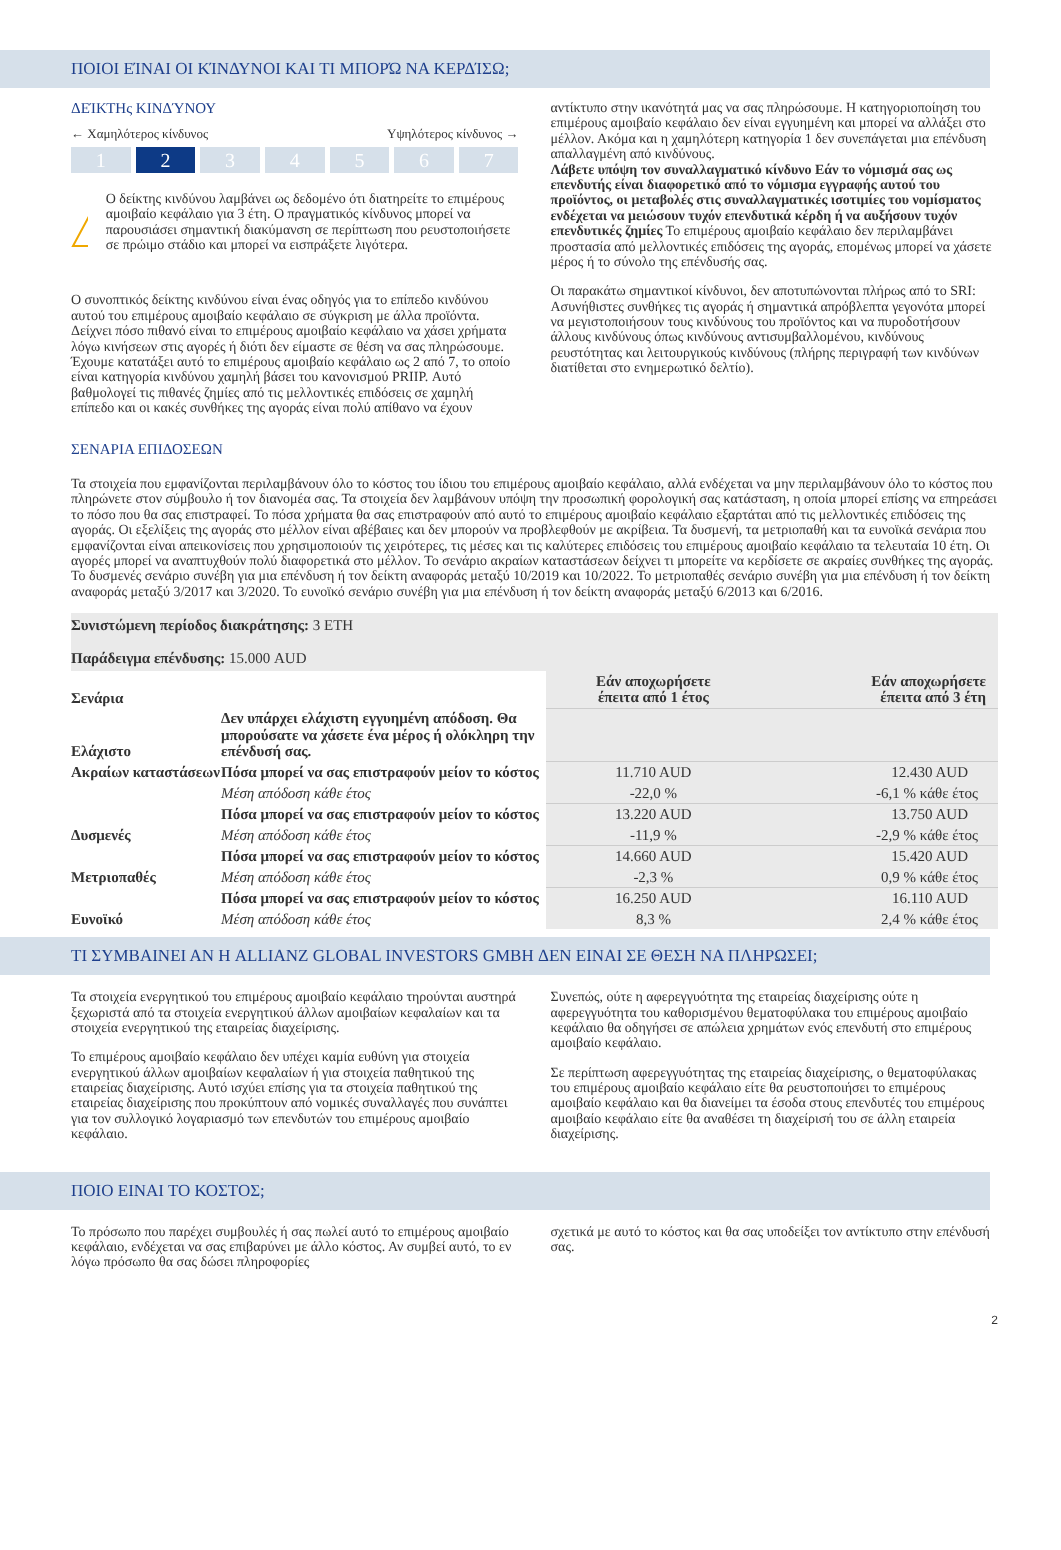ΠΟΙΟΙ ΕΊΝΑΙ ΟΙ ΚΊΝΔΥΝΟΙ ΚΑΙ ΤΙ ΜΠΟΡΏ ΝΑ ΚΕΡΔΊΣΩ;
ΔΕΊΚΤΗς ΚΙΝΔΎΝΟΥ
← Χαμηλότερος κίνδυνος Υψηλότερος κίνδυνος →
1 2 3 4 5 6 7
Ο δείκτης κινδύνου λαμβάνει ως δεδομένο ότι διατηρείτε το επιμέρους αμοιβαίο κεφάλαιο για 3 έτη. Ο πραγματικός κίνδυνος μπορεί να παρουσιάσει σημαντική διακύμανση σε περίπτωση που ρευστοποιήσετε σε πρώιμο στάδιο και μπορεί να εισπράξετε λιγότερα.
Ο συνοπτικός δείκτης κινδύνου είναι ένας οδηγός για το επίπεδο κινδύνου αυτού του επιμέρους αμοιβαίο κεφάλαιο σε σύγκριση με άλλα προϊόντα. Δείχνει πόσο πιθανό είναι το επιμέρους αμοιβαίο κεφάλαιο να χάσει χρήματα λόγω κινήσεων στις αγορές ή διότι δεν είμαστε σε θέση να σας πληρώσουμε. Έχουμε κατατάξει αυτό το επιμέρους αμοιβαίο κεφάλαιο ως 2 από 7, το οποίο είναι κατηγορία κινδύνου χαμηλή βάσει του κανονισμού PRIIP. Αυτό βαθμολογεί τις πιθανές ζημίες από τις μελλοντικές επιδόσεις σε χαμηλή επίπεδο και οι κακές συνθήκες της αγοράς είναι πολύ απίθανο να έχουν
αντίκτυπο στην ικανότητά μας να σας πληρώσουμε. Η κατηγοριοποίηση του επιμέρους αμοιβαίο κεφάλαιο δεν είναι εγγυημένη και μπορεί να αλλάξει στο μέλλον. Ακόμα και η χαμηλότερη κατηγορία 1 δεν συνεπάγεται μια επένδυση απαλλαγμένη από κινδύνους.
Λάβετε υπόψη τον συναλλαγματικό κίνδυνο Εάν το νόμισμά σας ως επενδυτής είναι διαφορετικό από το νόμισμα εγγραφής αυτού του προϊόντος, οι μεταβολές στις συναλλαγματικές ισοτιμίες του νομίσματος ενδέχεται να μειώσουν τυχόν επενδυτικά κέρδη ή να αυξήσουν τυχόν επενδυτικές ζημίες Το επιμέρους αμοιβαίο κεφάλαιο δεν περιλαμβάνει προστασία από μελλοντικές επιδόσεις της αγοράς, επομένως μπορεί να χάσετε μέρος ή το σύνολο της επένδυσής σας.
Οι παρακάτω σημαντικοί κίνδυνοι, δεν αποτυπώνονται πλήρως από το SRI:
Ασυνήθιστες συνθήκες τις αγοράς ή σημαντικά απρόβλεπτα γεγονότα μπορεί να μεγιστοποιήσουν τους κινδύνους του προϊόντος και να πυροδοτήσουν άλλους κινδύνους όπως κινδύνους αντισυμβαλλομένου, κινδύνους ρευστότητας και λειτουργικούς κινδύνους (πλήρης περιγραφή των κινδύνων διατίθεται στο ενημερωτικό δελτίο).
ΣΕΝΑΡΙΑ ΕΠΙΔΟΣΕΩΝ
Τα στοιχεία που εμφανίζονται περιλαμβάνουν όλο το κόστος του ίδιου του επιμέρους αμοιβαίο κεφάλαιο, αλλά ενδέχεται να μην περιλαμβάνουν όλο το κόστος που πληρώνετε στον σύμβουλο ή τον διανομέα σας. Τα στοιχεία δεν λαμβάνουν υπόψη την προσωπική φορολογική σας κατάσταση, η οποία μπορεί επίσης να επηρεάσει το πόσο που θα σας επιστραφεί. Το πόσα χρήματα θα σας επιστραφούν από αυτό το επιμέρους αμοιβαίο κεφάλαιο εξαρτάται από τις μελλοντικές επιδόσεις της αγοράς. Οι εξελίξεις της αγοράς στο μέλλον είναι αβέβαιες και δεν μπορούν να προβλεφθούν με ακρίβεια. Τα δυσμενή, τα μετριοπαθή και τα ευνοϊκά σενάρια που εμφανίζονται είναι απεικονίσεις που χρησιμοποιούν τις χειρότερες, τις μέσες και τις καλύτερες επιδόσεις του επιμέρους αμοιβαίο κεφάλαιο τα τελευταία 10 έτη. Οι αγορές μπορεί να αναπτυχθούν πολύ διαφορετικά στο μέλλον. Το σενάριο ακραίων καταστάσεων δείχνει τι μπορείτε να κερδίσετε σε ακραίες συνθήκες της αγοράς. Το δυσμενές σενάριο συνέβη για μια επένδυση ή τον δείκτη αναφοράς μεταξύ 10/2019 και 10/2022. Το μετριοπαθές σενάριο συνέβη για μια επένδυση ή τον δείκτη αναφοράς μεταξύ 3/2017 και 3/2020. Το ευνοϊκό σενάριο συνέβη για μια επένδυση ή τον δείκτη αναφοράς μεταξύ 6/2013 και 6/2016.
| Συνιστώμενη περίοδος διακράτησης: 3 ΕΤΗ Παράδειγμα επένδυσης: 15.000 AUD | | | |
| Σενάρια | | Εάν αποχωρήσετε έπειτα από 1 έτος | Εάν αποχωρήσετε έπειτα από 3 έτη |
| Ελάχιστο | Δεν υπάρχει ελάχιστη εγγυημένη απόδοση. Θα μπορούσατε να χάσετε ένα μέρος ή ολόκληρη την επένδυσή σας. | | |
| Ακραίων καταστάσεων | Πόσα μπορεί να σας επιστραφούν μείον το κόστος | 11.710 AUD | 12.430 AUD |
| | Μέση απόδοση κάθε έτος | -22,0 % | -6,1 % κάθε έτος |
| Δυσμενές | Πόσα μπορεί να σας επιστραφούν μείον το κόστος | 13.220 AUD | 13.750 AUD |
| | Μέση απόδοση κάθε έτος | -11,9 % | -2,9 % κάθε έτος |
| Μετριοπαθές | Πόσα μπορεί να σας επιστραφούν μείον το κόστος | 14.660 AUD | 15.420 AUD |
| | Μέση απόδοση κάθε έτος | -2,3 % | 0,9 % κάθε έτος |
| Ευνοϊκό | Πόσα μπορεί να σας επιστραφούν μείον το κόστος | 16.250 AUD | 16.110 AUD |
| | Μέση απόδοση κάθε έτος | 8,3 % | 2,4 % κάθε έτος |
ΤΙ ΣΥΜΒΑΙΝΕΙ ΑΝ Η ALLIANZ GLOBAL INVESTORS GMBH ΔΕΝ ΕΙΝΑΙ ΣΕ ΘΕΣΗ ΝΑ ΠΛΗΡΩΣΕΙ;
Τα στοιχεία ενεργητικού του επιμέρους αμοιβαίο κεφάλαιο τηρούνται αυστηρά ξεχωριστά από τα στοιχεία ενεργητικού άλλων αμοιβαίων κεφαλαίων και τα στοιχεία ενεργητικού της εταιρείας διαχείρισης.
Το επιμέρους αμοιβαίο κεφάλαιο δεν υπέχει καμία ευθύνη για στοιχεία ενεργητικού άλλων αμοιβαίων κεφαλαίων ή για στοιχεία παθητικού της εταιρείας διαχείρισης. Αυτό ισχύει επίσης για τα στοιχεία παθητικού της εταιρείας διαχείρισης που προκύπτουν από νομικές συναλλαγές που συνάπτει για τον συλλογικό λογαριασμό των επενδυτών του επιμέρους αμοιβαίο κεφάλαιο.
Συνεπώς, ούτε η αφερεγγυότητα της εταιρείας διαχείρισης ούτε η αφερεγγυότητα του καθορισμένου θεματοφύλακα του επιμέρους αμοιβαίο κεφάλαιο θα οδηγήσει σε απώλεια χρημάτων ενός επενδυτή στο επιμέρους αμοιβαίο κεφάλαιο.
Σε περίπτωση αφερεγγυότητας της εταιρείας διαχείρισης, ο θεματοφύλακας του επιμέρους αμοιβαίο κεφάλαιο είτε θα ρευστοποιήσει το επιμέρους αμοιβαίο κεφάλαιο και θα διανείμει τα έσοδα στους επενδυτές του επιμέρους αμοιβαίο κεφάλαιο είτε θα αναθέσει τη διαχείρισή του σε άλλη εταιρεία διαχείρισης.
ΠΟΙΟ ΕΙΝΑΙ ΤΟ ΚΟΣΤΟΣ;
Το πρόσωπο που παρέχει συμβουλές ή σας πωλεί αυτό το επιμέρους αμοιβαίο κεφάλαιο, ενδέχεται να σας επιβαρύνει με άλλο κόστος. Αν συμβεί αυτό, το εν λόγω πρόσωπο θα σας δώσει πληροφορίες
σχετικά με αυτό το κόστος και θα σας υποδείξει τον αντίκτυπο στην επένδυσή σας.
2